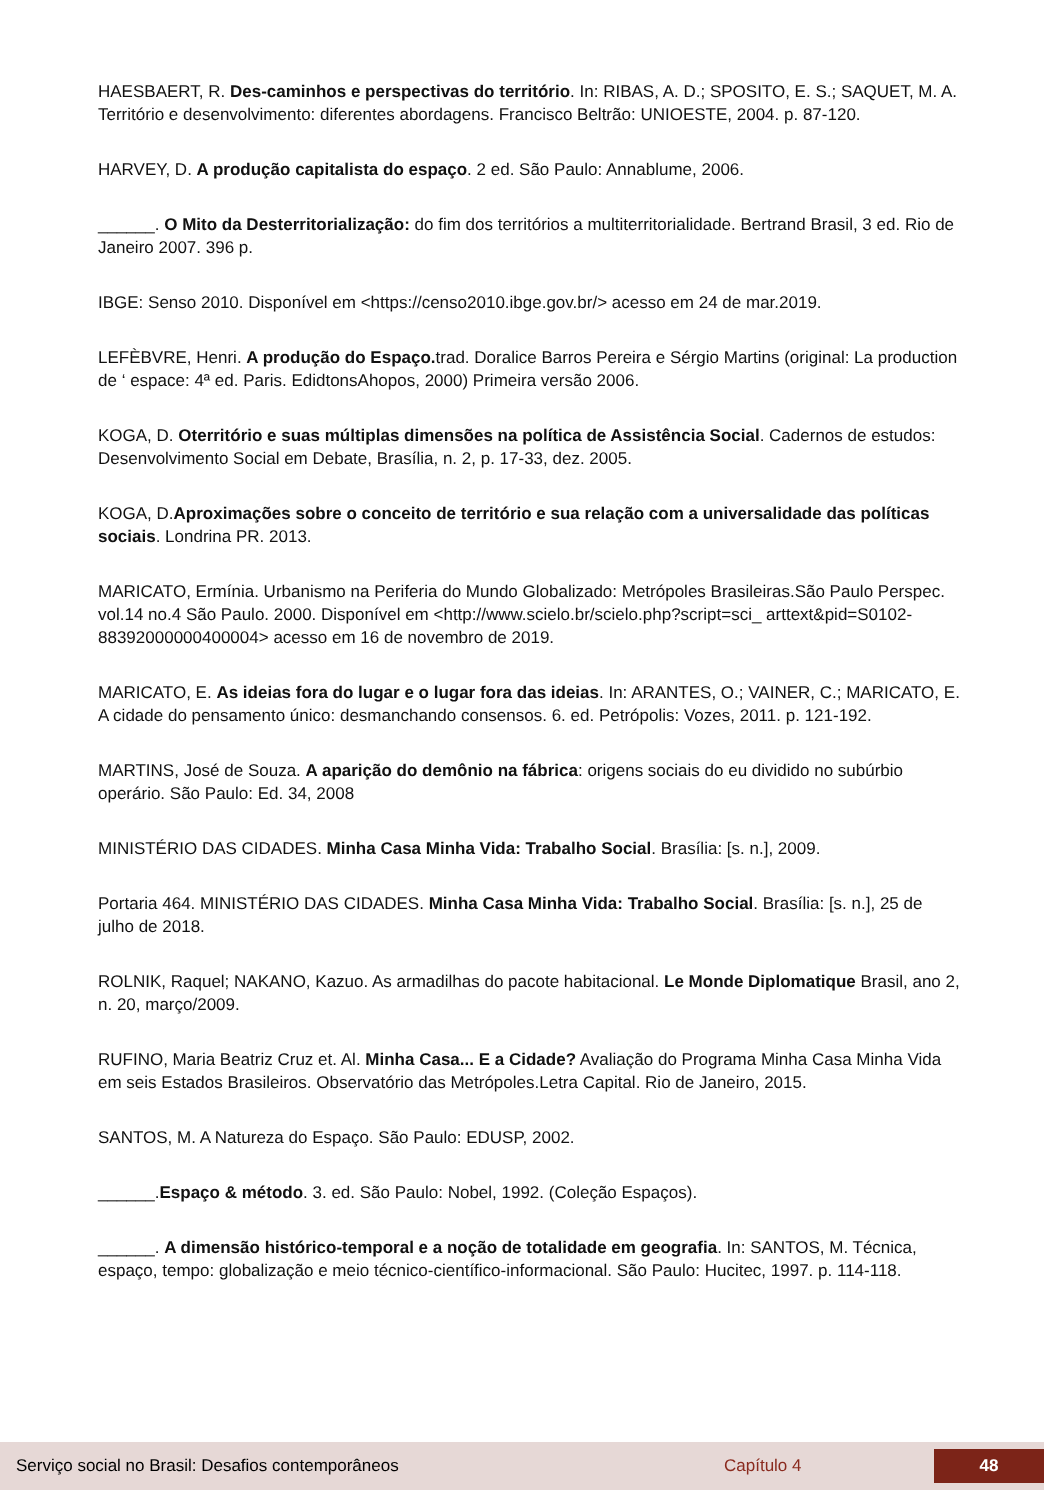HAESBAERT, R. Des-caminhos e perspectivas do território. In: RIBAS, A. D.; SPOSITO, E. S.; SAQUET, M. A. Território e desenvolvimento: diferentes abordagens. Francisco Beltrão: UNIOESTE, 2004. p. 87-120.
HARVEY, D. A produção capitalista do espaço. 2 ed. São Paulo: Annablume, 2006.
______. O Mito da Desterritorialização: do fim dos territórios a multiterritorialidade. Bertrand Brasil, 3 ed. Rio de Janeiro 2007. 396 p.
IBGE: Senso 2010. Disponível em <https://censo2010.ibge.gov.br/> acesso em 24 de mar.2019.
LEFÈBVRE, Henri. A produção do Espaço. trad. Doralice Barros Pereira e Sérgio Martins (original: La production de ‘ espace: 4ª ed. Paris. EdidtonsAhopos, 2000) Primeira versão 2006.
KOGA, D. Oterritório e suas múltiplas dimensões na política de Assistência Social. Cadernos de estudos: Desenvolvimento Social em Debate, Brasília, n. 2, p. 17-33, dez. 2005.
KOGA, D.Aproximações sobre o conceito de território e sua relação com a universalidade das políticas sociais. Londrina PR. 2013.
MARICATO, Ermínia. Urbanismo na Periferia do Mundo Globalizado: Metrópoles Brasileiras.São Paulo Perspec. vol.14 no.4 São Paulo. 2000. Disponível em <http://www.scielo.br/scielo.php?script=sci_ arttext&pid=S0102-88392000000400004> acesso em 16 de novembro de 2019.
MARICATO, E. As ideias fora do lugar e o lugar fora das ideias. In: ARANTES, O.; VAINER, C.; MARICATO, E. A cidade do pensamento único: desmanchando consensos. 6. ed. Petrópolis: Vozes, 2011. p. 121-192.
MARTINS, José de Souza. A aparição do demônio na fábrica: origens sociais do eu dividido no subúrbio operário. São Paulo: Ed. 34, 2008
MINISTÉRIO DAS CIDADES. Minha Casa Minha Vida: Trabalho Social. Brasília: [s. n.], 2009.
Portaria 464. MINISTÉRIO DAS CIDADES. Minha Casa Minha Vida: Trabalho Social. Brasília: [s. n.], 25 de julho de 2018.
ROLNIK, Raquel; NAKANO, Kazuo. As armadilhas do pacote habitacional. Le Monde Diplomatique Brasil, ano 2, n. 20, março/2009.
RUFINO, Maria Beatriz Cruz et. Al. Minha Casa... E a Cidade? Avaliação do Programa Minha Casa Minha Vida em seis Estados Brasileiros. Observatório das Metrópoles.Letra Capital. Rio de Janeiro, 2015.
SANTOS, M. A Natureza do Espaço. São Paulo: EDUSP, 2002.
______.Espaço & método. 3. ed. São Paulo: Nobel, 1992. (Coleção Espaços).
______. A dimensão histórico-temporal e a noção de totalidade em geografia. In: SANTOS, M. Técnica, espaço, tempo: globalização e meio técnico-científico-informacional. São Paulo: Hucitec, 1997. p. 114-118.
Serviço social no Brasil: Desafios contemporâneos Capítulo 4 48